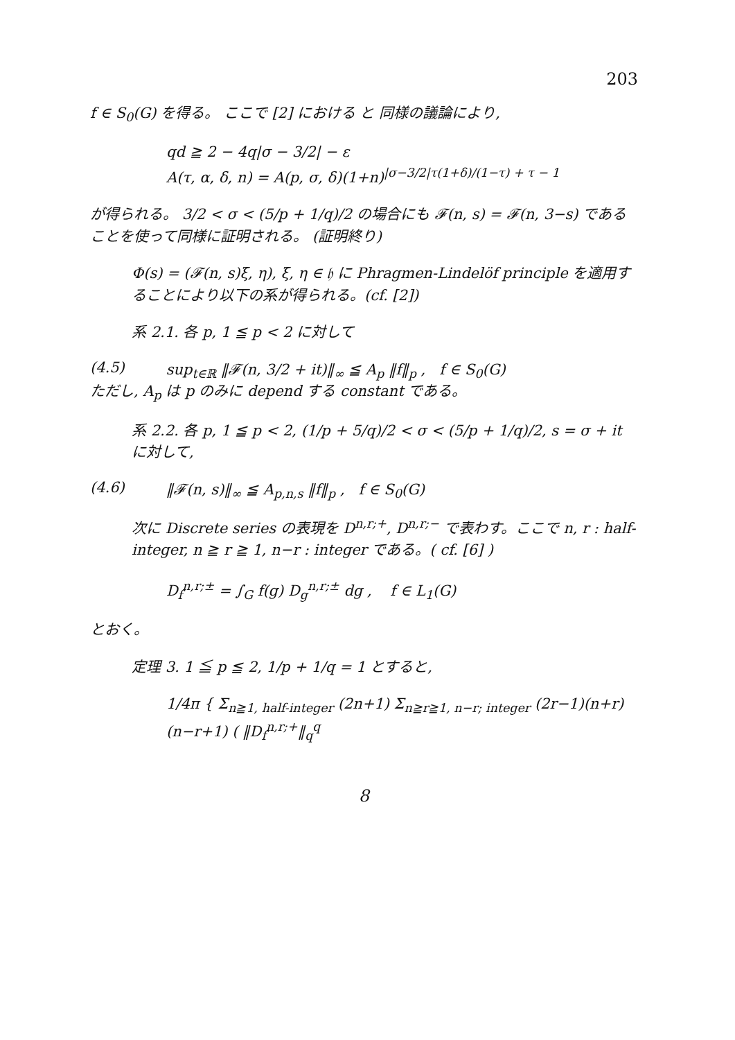203
f ∈ S<sub>0</sub>(G) を得る。 ここで [2] における と 同様の議論により,
qd ≧ 2 − 4q|σ − 3/2| − ε
A(τ, α, δ, n) = A(p, σ, δ)(1+n)<sup>|σ−3/2|τ(1+δ)/(1−τ) + τ − 1</sup>
が得られる。 3/2 < σ < (5/p + 1/q)/2 の場合にも 𝓕(n, s) = 𝓕(n, 3−s) であることを使って同様に証明される。 (証明終り)
Φ(s) = (𝓕(n, s)ξ, η), ξ, η ∈ 𝔥 に Phragmen-Lindelöf principle を適用することにより以下の系が得られる。(cf. [2])
系 2.1. 各 p, 1 ≦ p < 2 に対して
(4.5) sup<sub>t∈ℝ</sub> ‖𝓕(n, 3/2 + it)‖<sub>∞</sub> ≦ A<sub>p</sub> ‖f‖<sub>p</sub> , f ∈ S<sub>0</sub>(G)
ただし, A<sub>p</sub> は p のみに depend する constant である。
系 2.2. 各 p, 1 ≦ p < 2, (1/p + 5/q)/2 < σ < (5/p + 1/q)/2, s = σ + it に対して,
(4.6) ‖𝓕(n, s)‖<sub>∞</sub> ≦ A<sub>p,n,s</sub> ‖f‖<sub>p</sub> , f ∈ S<sub>0</sub>(G)
次に Discrete series の表現を D<sup>n,r;+</sup>, D<sup>n,r;−</sup> で表わす。ここで n, r : half-integer, n ≧ r ≧ 1, n−r : integer である。( cf. [6] )
D<sub>f</sub><sup>n,r;±</sup> = ∫<sub>G</sub> f(g) D<sub>g</sub><sup>n,r;±</sup> dg , f ∈ L<sub>1</sub>(G)
とおく。
定理 3. 1 ≦ p ≦ 2, 1/p + 1/q = 1 とすると,
1/4π { Σ<sub>n≧1, half-integer</sub> (2n+1) Σ<sub>n≧r≧1, n−r; integer</sub> (2r−1)(n+r)(n−r+1) ( ‖D<sub>f</sub><sup>n,r;+</sup>‖<sub>q</sub><sup>q</sup>
8